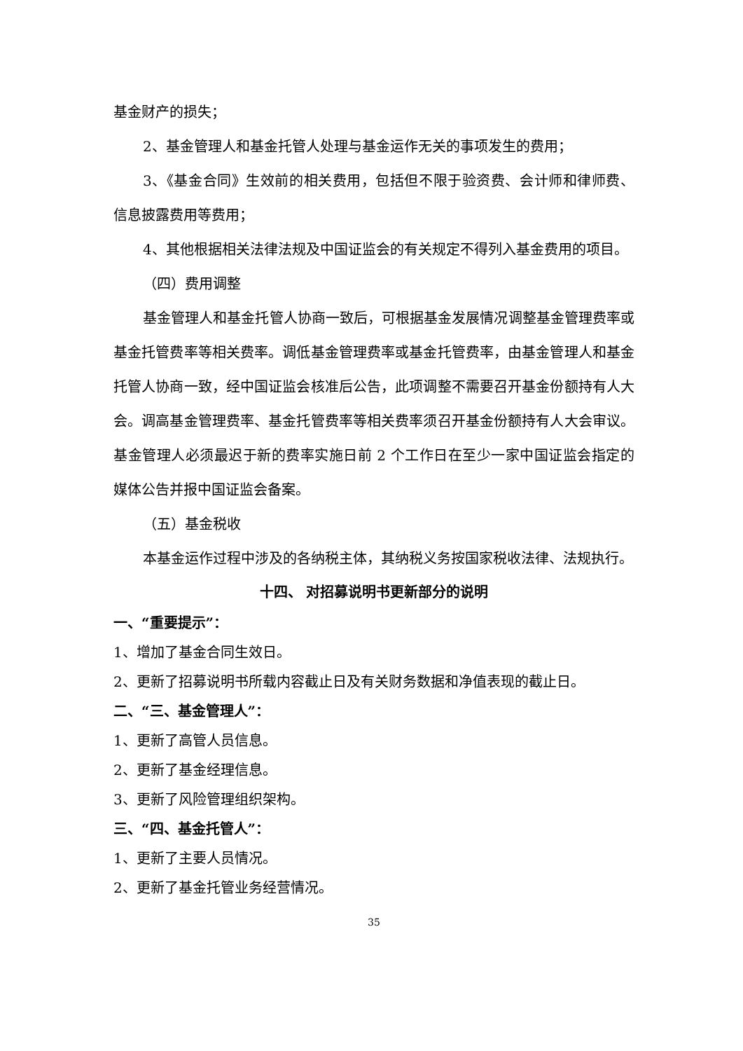基金财产的损失；
2、基金管理人和基金托管人处理与基金运作无关的事项发生的费用；
3、《基金合同》生效前的相关费用，包括但不限于验资费、会计师和律师费、信息披露费用等费用；
4、其他根据相关法律法规及中国证监会的有关规定不得列入基金费用的项目。
（四）费用调整
基金管理人和基金托管人协商一致后，可根据基金发展情况调整基金管理费率或基金托管费率等相关费率。调低基金管理费率或基金托管费率，由基金管理人和基金托管人协商一致，经中国证监会核准后公告，此项调整不需要召开基金份额持有人大会。调高基金管理费率、基金托管费率等相关费率须召开基金份额持有人大会审议。基金管理人必须最迟于新的费率实施日前 2 个工作日在至少一家中国证监会指定的媒体公告并报中国证监会备案。
（五）基金税收
本基金运作过程中涉及的各纳税主体，其纳税义务按国家税收法律、法规执行。
十四、 对招募说明书更新部分的说明
一、“重要提示”：
1、增加了基金合同生效日。
2、更新了招募说明书所载内容截止日及有关财务数据和净值表现的截止日。
二、“三、基金管理人”：
1、更新了高管人员信息。
2、更新了基金经理信息。
3、更新了风险管理组织架构。
三、“四、基金托管人”：
1、更新了主要人员情况。
2、更新了基金托管业务经营情况。
35